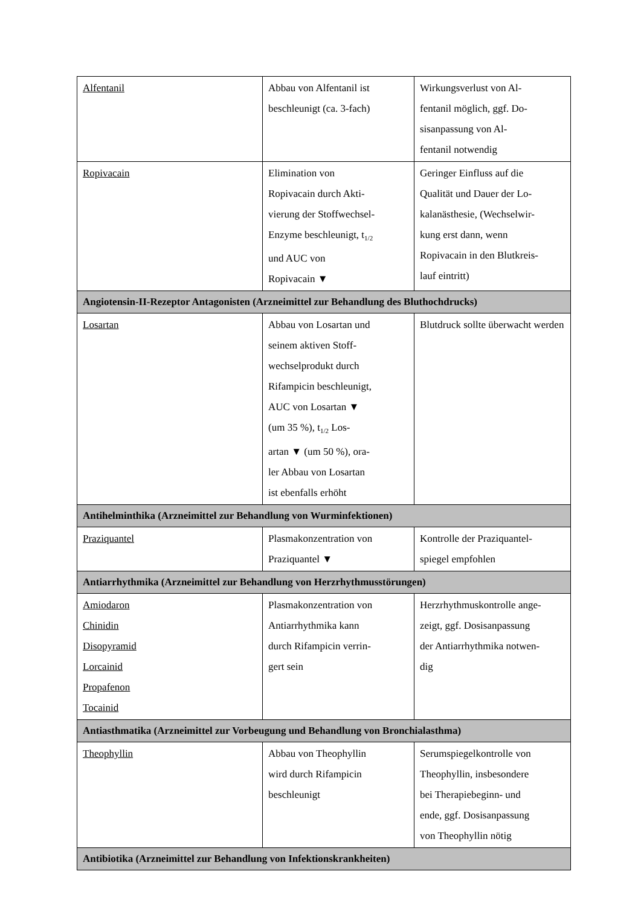| Alfentanil | Abbau von Alfentanil ist beschleunigt (ca. 3-fach) | Wirkungsverlust von Al- fentanil möglich, ggf. Do- sisanpassung von Al- fentanil notwendig |
| Ropivacain | Elimination von Ropivacain durch Akti- vierung der Stoffwechsel- Enzyme beschleunigt, t<sub>1/2</sub> und AUC von Ropivacain ▼ | Geringer Einfluss auf die Qualität und Dauer der Lo- kalanästhesie, (Wechselwir- kung erst dann, wenn Ropivacain in den Blutkreis- lauf eintritt) |
| Angiotensin-II-Rezeptor Antagonisten (Arzneimittel zur Behandlung des Bluthochdrucks) | | |
| Losartan | Abbau von Losartan und seinem aktiven Stoff- wechselprodukt durch Rifampicin beschleunigt, AUC von Losartan ▼ (um 35 %), t<sub>1/2</sub> Los- artan ▼ (um 50 %), ora- ler Abbau von Losartan ist ebenfalls erhöht | Blutdruck sollte überwacht werden |
| Antihelminthika (Arzneimittel zur Behandlung von Wurminfektionen) | | |
| Praziquantel | Plasmakonzentration von Praziquantel ▼ | Kontrolle der Praziquantel- spiegel empfohlen |
| Antiarrhythmika (Arzneimittel zur Behandlung von Herzrhythmusstörungen) | | |
| Amiodaron Chinidin Disopyramid Lorcainid Propafenon Tocainid | Plasmakonzentration von Antiarrhythmika kann durch Rifampicin verrin- gert sein | Herzrhythmuskontrolle ange- zeigt, ggf. Dosisanpassung der Antiarrhythmika notwen- dig |
| Antiasthmatika (Arzneimittel zur Vorbeugung und Behandlung von Bronchialasthma) | | |
| Theophyllin | Abbau von Theophyllin wird durch Rifampicin beschleunigt | Serumspiegelkontrolle von Theophyllin, insbesondere bei Therapiebeginn- und ende, ggf. Dosisanpassung von Theophyllin nötig |
| Antibiotika (Arzneimittel zur Behandlung von Infektionskrankheiten) | | |